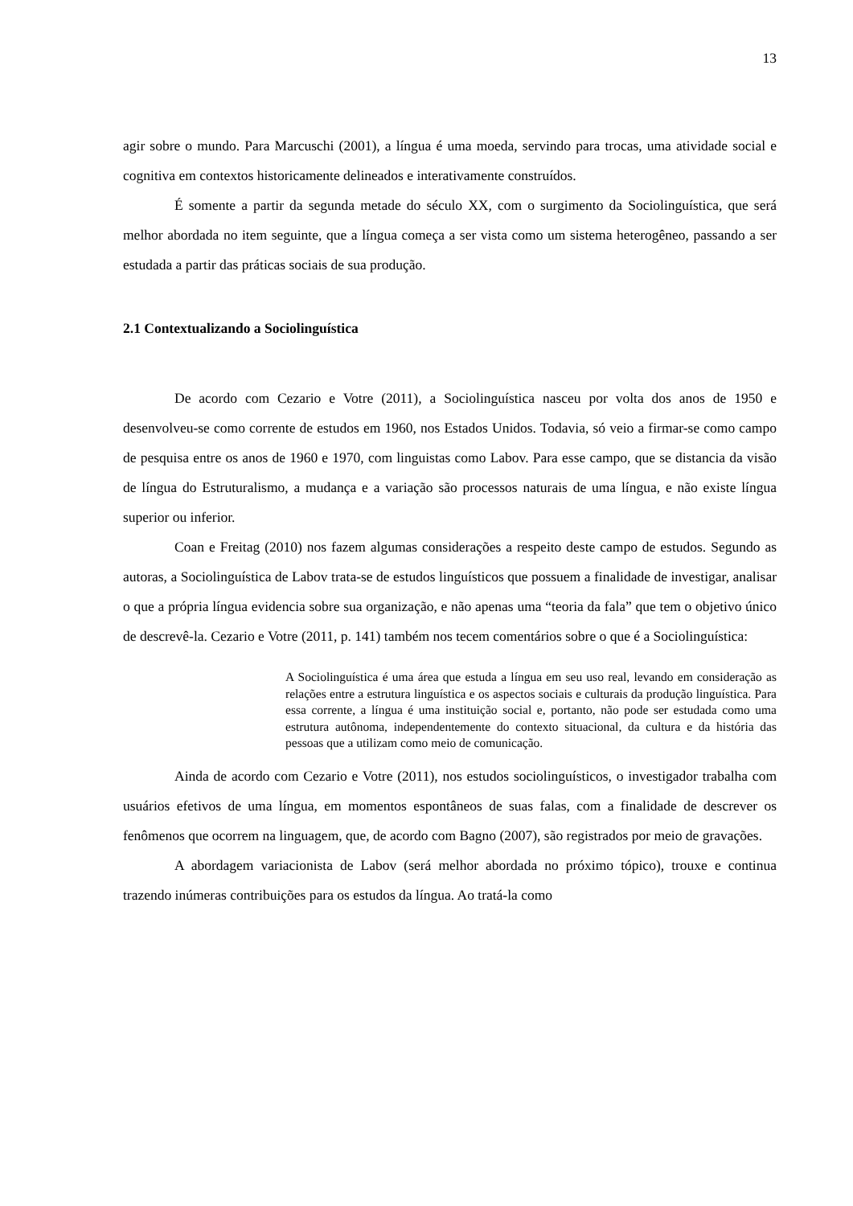13
agir sobre o mundo. Para Marcuschi (2001), a língua é uma moeda, servindo para trocas, uma atividade social e cognitiva em contextos historicamente delineados e interativamente construídos.
É somente a partir da segunda metade do século XX, com o surgimento da Sociolinguística, que será melhor abordada no item seguinte, que a língua começa a ser vista como um sistema heterogêneo, passando a ser estudada a partir das práticas sociais de sua produção.
2.1 Contextualizando a Sociolinguística
De acordo com Cezario e Votre (2011), a Sociolinguística nasceu por volta dos anos de 1950 e desenvolveu-se como corrente de estudos em 1960, nos Estados Unidos. Todavia, só veio a firmar-se como campo de pesquisa entre os anos de 1960 e 1970, com linguistas como Labov. Para esse campo, que se distancia da visão de língua do Estruturalismo, a mudança e a variação são processos naturais de uma língua, e não existe língua superior ou inferior.
Coan e Freitag (2010) nos fazem algumas considerações a respeito deste campo de estudos. Segundo as autoras, a Sociolinguística de Labov trata-se de estudos linguísticos que possuem a finalidade de investigar, analisar o que a própria língua evidencia sobre sua organização, e não apenas uma “teoria da fala” que tem o objetivo único de descrevê-la. Cezario e Votre (2011, p. 141) também nos tecem comentários sobre o que é a Sociolinguística:
A Sociolinguística é uma área que estuda a língua em seu uso real, levando em consideração as relações entre a estrutura linguística e os aspectos sociais e culturais da produção linguística. Para essa corrente, a língua é uma instituição social e, portanto, não pode ser estudada como uma estrutura autônoma, independentemente do contexto situacional, da cultura e da história das pessoas que a utilizam como meio de comunicação.
Ainda de acordo com Cezario e Votre (2011), nos estudos sociolinguísticos, o investigador trabalha com usuários efetivos de uma língua, em momentos espontâneos de suas falas, com a finalidade de descrever os fenômenos que ocorrem na linguagem, que, de acordo com Bagno (2007), são registrados por meio de gravações.
A abordagem variacionista de Labov (será melhor abordada no próximo tópico), trouxe e continua trazendo inúmeras contribuições para os estudos da língua. Ao tratá-la como